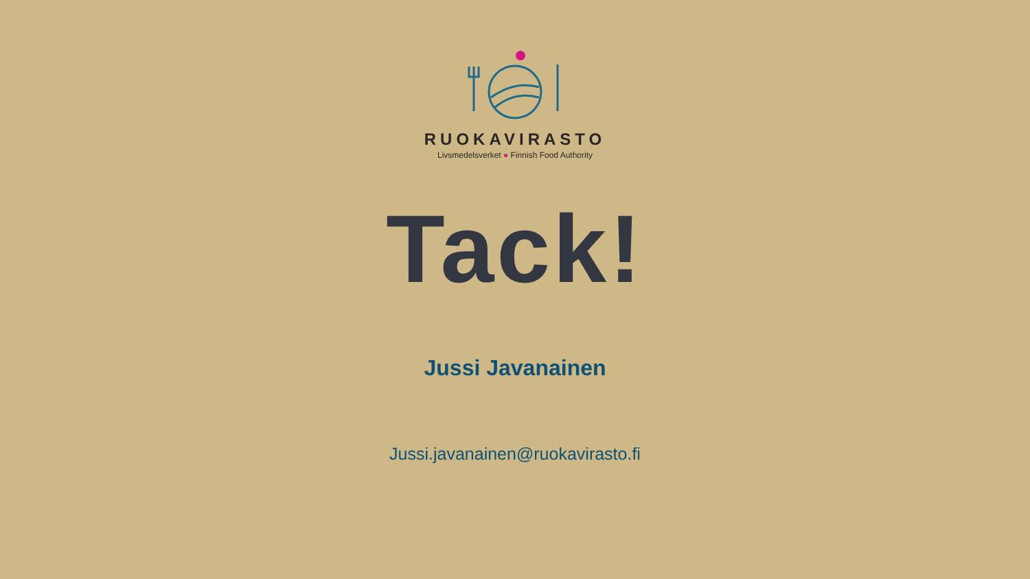RUOKAVIRASTO
Livsmedelsverket ● Finnish Food Authority
Tack!
Jussi Javanainen
Jussi.javanainen@ruokavirasto.fi